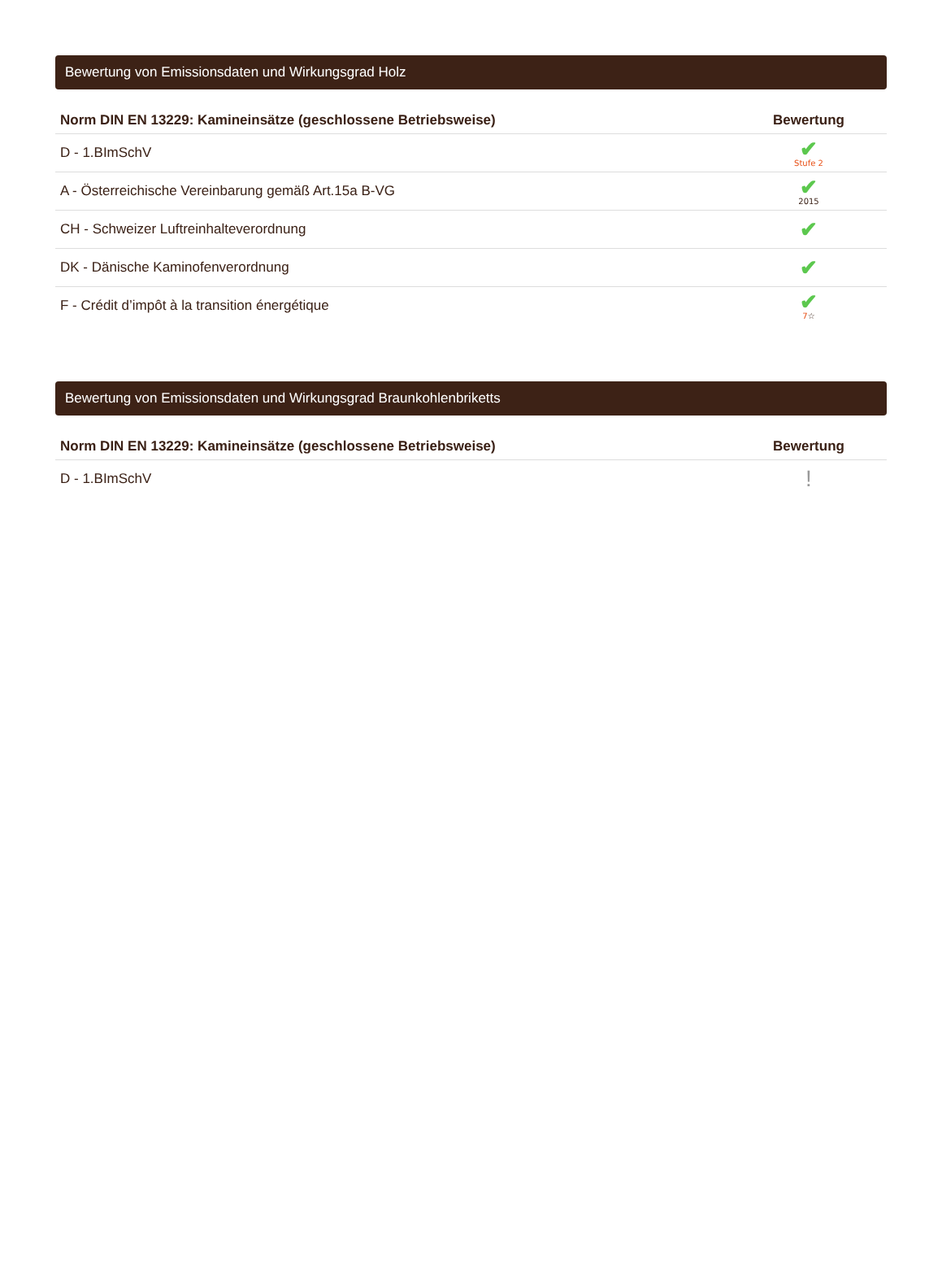Bewertung von Emissionsdaten und Wirkungsgrad Holz
| Norm DIN EN 13229: Kamineinsätze (geschlossene Betriebsweise) | Bewertung |
| --- | --- |
| D - 1.BImSchV | ✔ Stufe 2 |
| A - Österreichische Vereinbarung gemäß Art.15a B-VG | ✔ 2015 |
| CH - Schweizer Luftreinhalteverordnung | ✔ |
| DK - Dänische Kaminofenverordnung | ✔ |
| F - Crédit d’impôt à la transition énergétique | ✔ 7 ☆ |
Bewertung von Emissionsdaten und Wirkungsgrad Braunkohlenbriketts
| Norm DIN EN 13229: Kamineinsätze (geschlossene Betriebsweise) | Bewertung |
| --- | --- |
| D - 1.BImSchV | ! |